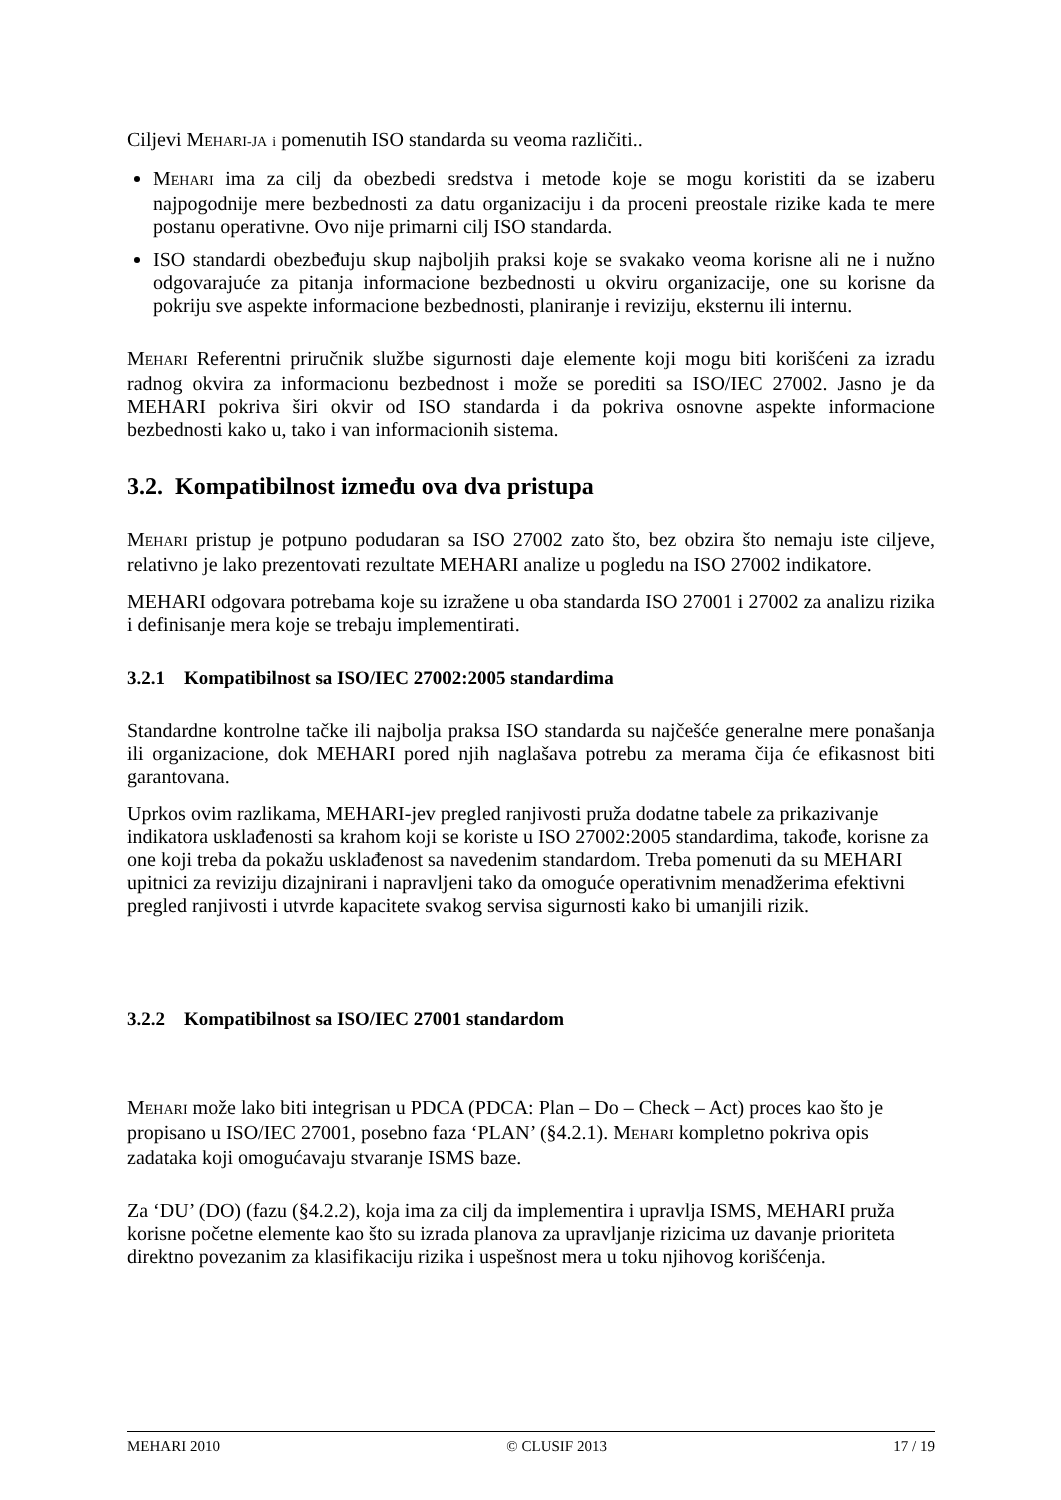Ciljevi MEHARI-JA i pomenutih ISO standarda su veoma različiti..
MEHARI ima za cilj da obezbedi sredstva i metode koje se mogu koristiti da se izaberu najpogodnije mere bezbednosti za datu organizaciju i da proceni preostale rizike kada te mere postanu operativne. Ovo nije primarni cilj ISO standarda.
ISO standardi obezbeđuju skup najboljih praksi koje se svakako veoma korisne ali ne i nužno odgovarajuće za pitanja informacione bezbednosti u okviru organizacije, one su korisne da pokriju sve aspekte informacione bezbednosti, planiranje i reviziju, eksternu ili internu.
MEHARI Referentni priručnik službe sigurnosti daje elemente koji mogu biti korišćeni za izradu radnog okvira za informacionu bezbednost i može se porediti sa ISO/IEC 27002. Jasno je da MEHARI pokriva širi okvir od ISO standarda i da pokriva osnovne aspekte informacione bezbednosti kako u, tako i van informacionih sistema.
3.2. Kompatibilnost između ova dva pristupa
MEHARI pristup je potpuno podudaran sa ISO 27002 zato što, bez obzira što nemaju iste ciljeve, relativno je lako prezentovati rezultate MEHARI analize u pogledu na ISO 27002 indikatore.
MEHARI odgovara potrebama koje su izražene u oba standarda ISO 27001 i 27002 za analizu rizika i definisanje mera koje se trebaju implementirati.
3.2.1 Kompatibilnost sa ISO/IEC 27002:2005 standardima
Standardne kontrolne tačke ili najbolja praksa ISO standarda su najčešće generalne mere ponašanja ili organizacione, dok MEHARI pored njih naglašava potrebu za merama čija će efikasnost biti garantovana.
Uprkos ovim razlikama, MEHARI-jev pregled ranjivosti pruža dodatne tabele za prikazivanje indikatora usklađenosti sa krahom koji se koriste u ISO 27002:2005 standardima, takođe, korisne za one koji treba da pokažu usklađenost sa navedenim standardom. Treba pomenuti da su MEHARI upitnici za reviziju dizajnirani i napravljeni tako da omoguće operativnim menadžerima efektivni pregled ranjivosti i utvrde kapacitete svakog servisa sigurnosti kako bi umanjili rizik.
3.2.2 Kompatibilnost sa ISO/IEC 27001 standardom
MEHARI može lako biti integrisan u PDCA (PDCA: Plan – Do – Check – Act) proces kao što je propisano u ISO/IEC 27001, posebno faza ‘PLAN’ (§4.2.1). MEHARI kompletno pokriva opis zadataka koji omogućavaju stvaranje ISMS baze.
Za ‘DU’ (DO) (fazu (§4.2.2), koja ima za cilj da implementira i upravlja ISMS, MEHARI pruža korisne početne elemente kao što su izrada planova za upravljanje rizicima uz davanje prioriteta direktno povezanim za klasifikaciju rizika i uspešnost mera u toku njihovog korišćenja.
MEHARI 2010 © CLUSIF 2013 17 / 19